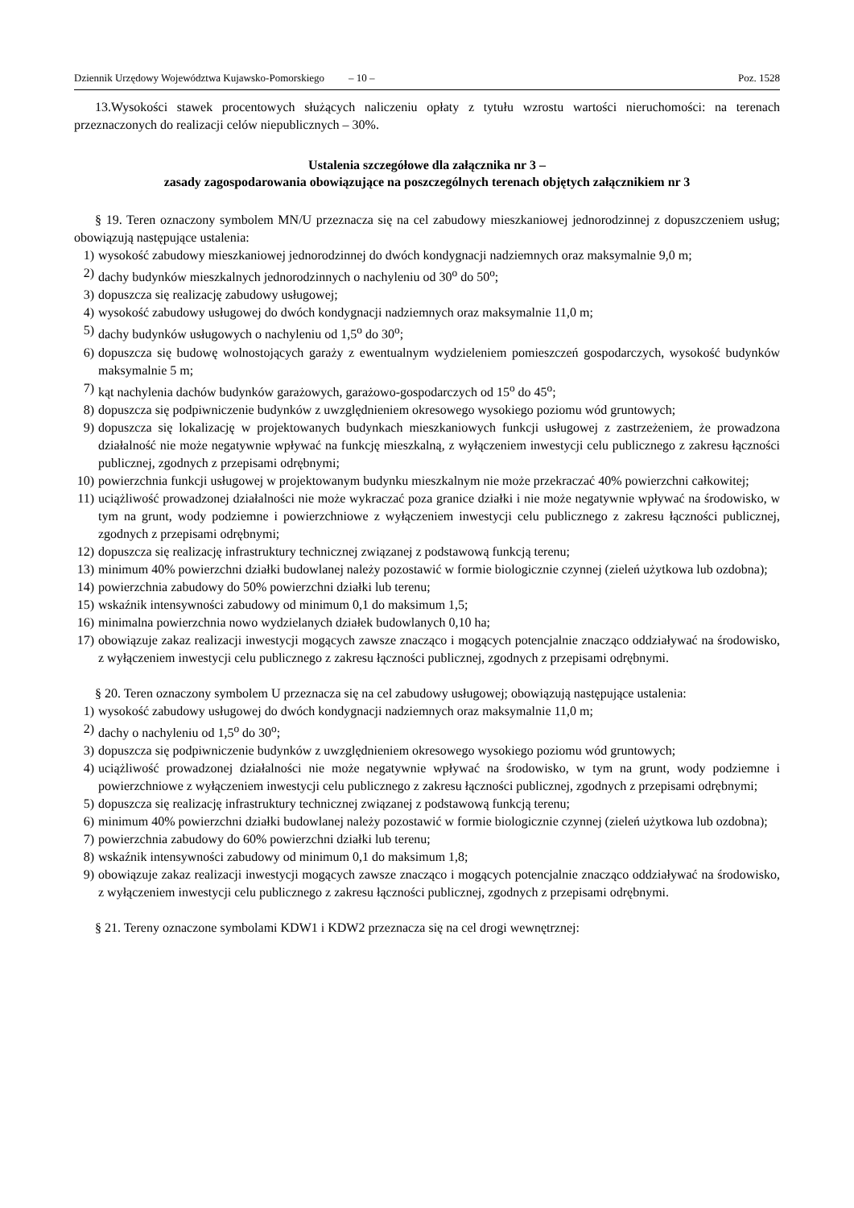Dziennik Urzędowy Województwa Kujawsko-Pomorskiego – 10 – Poz. 1528
13.Wysokości stawek procentowych służących naliczeniu opłaty z tytułu wzrostu wartości nieruchomości: na terenach przeznaczonych do realizacji celów niepublicznych – 30%.
Ustalenia szczegółowe dla załącznika nr 3 –
zasady zagospodarowania obowiązujące na poszczególnych terenach objętych załącznikiem nr 3
§ 19. Teren oznaczony symbolem MN/U przeznacza się na cel zabudowy mieszkaniowej jednorodzinnej z dopuszczeniem usług; obowiązują następujące ustalenia:
1) wysokość zabudowy mieszkaniowej jednorodzinnej do dwóch kondygnacji nadziemnych oraz maksymalnie 9,0 m;
2) dachy budynków mieszkalnych jednorodzinnych o nachyleniu od 30<sup>o</sup> do 50<sup>o</sup>;
3) dopuszcza się realizację zabudowy usługowej;
4) wysokość zabudowy usługowej do dwóch kondygnacji nadziemnych oraz maksymalnie 11,0 m;
5) dachy budynków usługowych o nachyleniu od 1,5<sup>o</sup> do 30<sup>o</sup>;
6) dopuszcza się budowę wolnostojących garaży z ewentualnym wydzieleniem pomieszczeń gospodarczych, wysokość budynków maksymalnie 5 m;
7) kąt nachylenia dachów budynków garażowych, garażowo-gospodarczych od 15<sup>o</sup> do 45<sup>o</sup>;
8) dopuszcza się podpiwniczenie budynków z uwzględnieniem okresowego wysokiego poziomu wód gruntowych;
9) dopuszcza się lokalizację w projektowanych budynkach mieszkaniowych funkcji usługowej z zastrzeżeniem, że prowadzona działalność nie może negatywnie wpływać na funkcję mieszkalną, z wyłączeniem inwestycji celu publicznego z zakresu łączności publicznej, zgodnych z przepisami odrębnymi;
10) powierzchnia funkcji usługowej w projektowanym budynku mieszkalnym nie może przekraczać 40% powierzchni całkowitej;
11) uciążliwość prowadzonej działalności nie może wykraczać poza granice działki i nie może negatywnie wpływać na środowisko, w tym na grunt, wody podziemne i powierzchniowe z wyłączeniem inwestycji celu publicznego z zakresu łączności publicznej, zgodnych z przepisami odrębnymi;
12) dopuszcza się realizację infrastruktury technicznej związanej z podstawową funkcją terenu;
13) minimum 40% powierzchni działki budowlanej należy pozostawić w formie biologicznie czynnej (zieleń użytkowa lub ozdobna);
14) powierzchnia zabudowy do 50% powierzchni działki lub terenu;
15) wskaźnik intensywności zabudowy od minimum 0,1 do maksimum 1,5;
16) minimalna powierzchnia nowo wydzielanych działek budowlanych 0,10 ha;
17) obowiązuje zakaz realizacji inwestycji mogących zawsze znacząco i mogących potencjalnie znacząco oddziaływać na środowisko, z wyłączeniem inwestycji celu publicznego z zakresu łączności publicznej, zgodnych z przepisami odrębnymi.
§ 20. Teren oznaczony symbolem U przeznacza się na cel zabudowy usługowej; obowiązują następujące ustalenia:
1) wysokość zabudowy usługowej do dwóch kondygnacji nadziemnych oraz maksymalnie 11,0 m;
2) dachy o nachyleniu od 1,5<sup>o</sup> do 30<sup>o</sup>;
3) dopuszcza się podpiwniczenie budynków z uwzględnieniem okresowego wysokiego poziomu wód gruntowych;
4) uciążliwość prowadzonej działalności nie może negatywnie wpływać na środowisko, w tym na grunt, wody podziemne i powierzchniowe z wyłączeniem inwestycji celu publicznego z zakresu łączności publicznej, zgodnych z przepisami odrębnymi;
5) dopuszcza się realizację infrastruktury technicznej związanej z podstawową funkcją terenu;
6) minimum 40% powierzchni działki budowlanej należy pozostawić w formie biologicznie czynnej (zieleń użytkowa lub ozdobna);
7) powierzchnia zabudowy do 60% powierzchni działki lub terenu;
8) wskaźnik intensywności zabudowy od minimum 0,1 do maksimum 1,8;
9) obowiązuje zakaz realizacji inwestycji mogących zawsze znacząco i mogących potencjalnie znacząco oddziaływać na środowisko, z wyłączeniem inwestycji celu publicznego z zakresu łączności publicznej, zgodnych z przepisami odrębnymi.
§ 21. Tereny oznaczone symbolami KDW1 i KDW2 przeznacza się na cel drogi wewnętrznej: